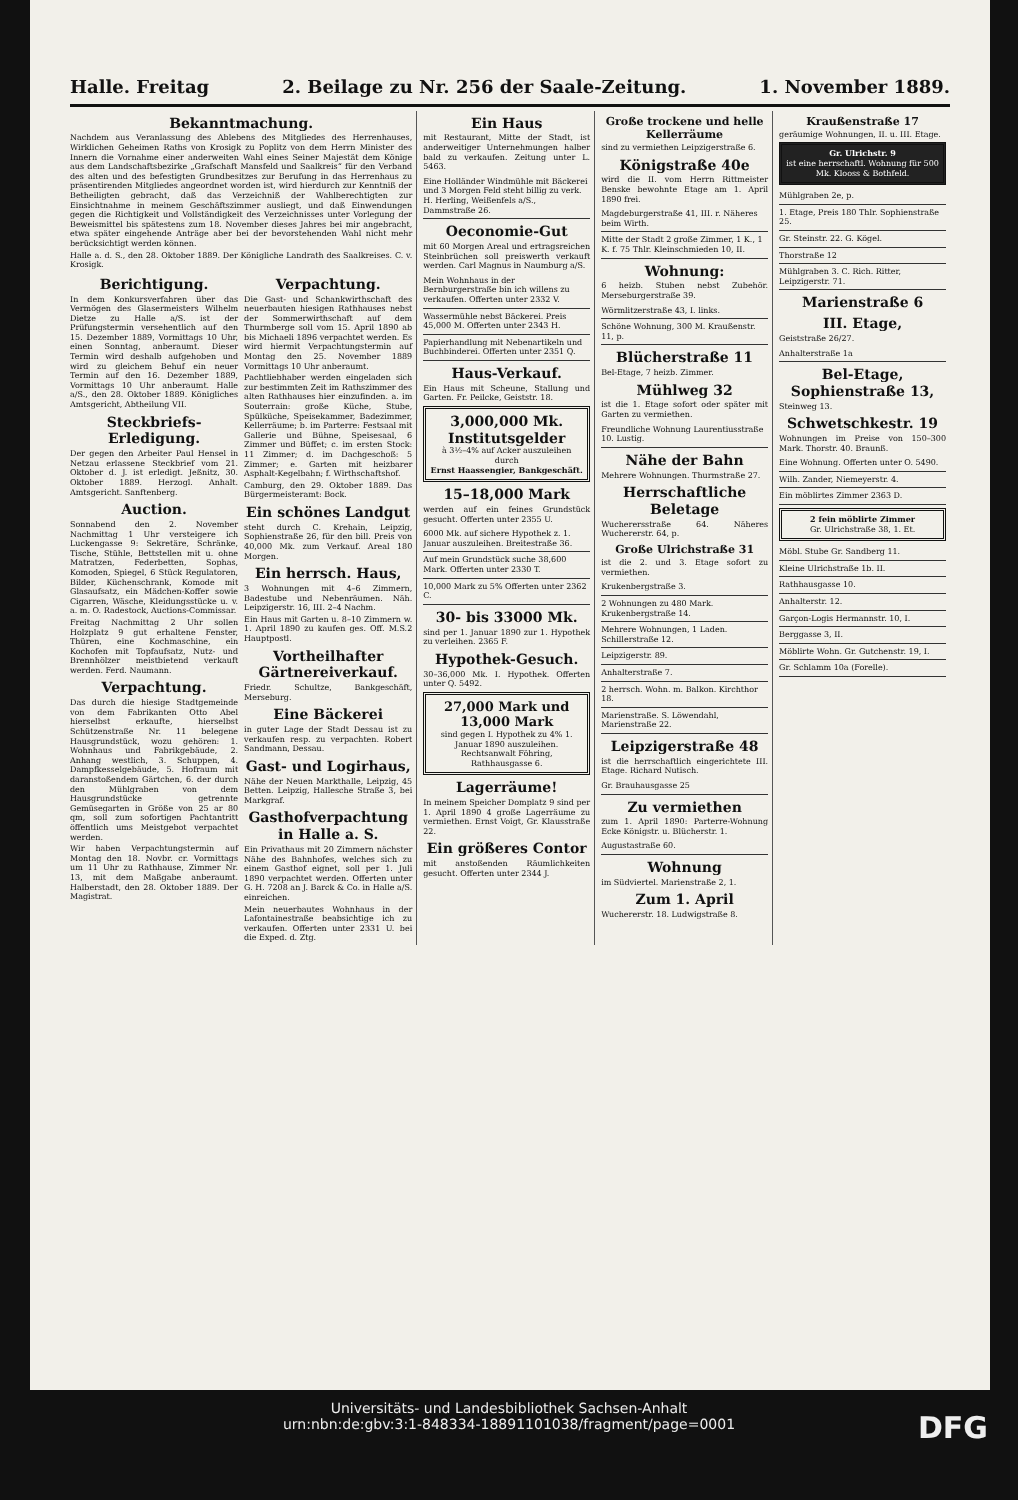Halle. Freitag 2. Beilage zu Nr. 256 der Saale-Zeitung. 1. November 1889.
Bekanntmachung.
Nachdem aus Veranlassung des Ablebens des Mitgliedes des Herrenhauses, Wirklichen Geheimen Raths von Krosigk zu Poplitz von dem Herrn Minister des Innern die Vornahme einer anderweiten Wahl eines Seiner Majestät dem Könige aus dem Landschaftsbezirke „Grafschaft Mansfeld und Saalkreis“ für den Verband des alten und des befestigten Grundbesitzes zur Berufung in das Herrenhaus zu präsentirenden Mitgliedes angeordnet worden ist, wird hierdurch zur Kenntniß der Betheiligten gebracht, daß das Verzeichniß der Wahlberechtigten zur Einsichtnahme in meinem Geschäftszimmer ausliegt, und daß Einwendungen gegen die Richtigkeit und Vollständigkeit des Verzeichnisses unter Vorlegung der Beweismittel bis spätestens zum 18. November dieses Jahres bei mir angebracht, etwa später eingehende Anträge aber bei der bevorstehenden Wahl nicht mehr berücksichtigt werden können.
Halle a. d. S., den 28. Oktober 1889. Der Königliche Landrath des Saalkreises. C. v. Krosigk.
Berichtigung.
In dem Konkursverfahren über das Vermögen des Glasermeisters Wilhelm Dietze zu Halle a/S. ist der Prüfungstermin versehentlich auf den 15. Dezember 1889, Vormittags 10 Uhr, einen Sonntag, anberaumt. Dieser Termin wird deshalb aufgehoben und wird zu gleichem Behuf ein neuer Termin auf den 16. Dezember 1889, Vormittags 10 Uhr anberaumt. Halle a/S., den 28. Oktober 1889. Königliches Amtsgericht, Abtheilung VII.
Steckbriefs-Erledigung.
Der gegen den Arbeiter Paul Hensel in Netzau erlassene Steckbrief vom 21. Oktober d. J. ist erledigt. Jeßnitz, 30. Oktober 1889. Herzogl. Anhalt. Amtsgericht. Sanftenberg.
Auction.
Sonnabend den 2. November Nachmittag 1 Uhr versteigere ich Luckengasse 9: Sekretäre, Schränke, Tische, Stühle, Bettstellen mit u. ohne Matratzen, Federbetten, Sophas, Komoden, Spiegel, 6 Stück Regulatoren, Bilder, Küchenschrank, Komode mit Glasaufsatz, ein Mädchen-Koffer sowie Cigarren, Wäsche, Kleidungsstücke u. v. a. m. O. Radestock, Auctions-Commissar.
Freitag Nachmittag 2 Uhr sollen Holzplatz 9 gut erhaltene Fenster, Thüren, eine Kochmaschine, ein Kochofen mit Topfaufsatz, Nutz- und Brennhölzer meistbietend verkauft werden. Ferd. Naumann.
Verpachtung.
Das durch die hiesige Stadtgemeinde von dem Fabrikanten Otto Abel hierselbst erkaufte, hierselbst Schützenstraße Nr. 11 belegene Hausgrundstück, wozu gehören: 1. Wohnhaus und Fabrikgebäude, 2. Anhang westlich, 3. Schuppen, 4. Dampfkesselgebäude, 5. Hofraum mit daranstoßendem Gärtchen, 6. der durch den Mühlgraben von dem Hausgrundstücke getrennte Gemüsegarten in Größe von 25 ar 80 qm, soll zum sofortigen Pachtantritt öffentlich ums Meistgebot verpachtet werden.
Wir haben Verpachtungstermin auf Montag den 18. Novbr. cr. Vormittags um 11 Uhr zu Rathhause, Zimmer Nr. 13, mit dem Maßgabe anberaumt. Halberstadt, den 28. Oktober 1889. Der Magistrat.
Verpachtung.
Die Gast- und Schankwirthschaft des neuerbauten hiesigen Rathhauses nebst der Sommerwirthschaft auf dem Thurmberge soll vom 15. April 1890 ab bis Michaeli 1896 verpachtet werden. Es wird hiermit Verpachtungstermin auf Montag den 25. November 1889 Vormittags 10 Uhr anberaumt.
Pachtliebhaber werden eingeladen sich zur bestimmten Zeit im Rathszimmer des alten Rathhauses hier einzufinden. a. im Souterrain: große Küche, Stube, Spülküche, Speisekammer, Badezimmer, Kellerräume; b. im Parterre: Festsaal mit Gallerie und Bühne, Speisesaal, 6 Zimmer und Büffet; c. im ersten Stock: 11 Zimmer; d. im Dachgeschoß: 5 Zimmer; e. Garten mit heizbarer Asphalt-Kegelbahn; f. Wirthschaftshof.
Camburg, den 29. Oktober 1889. Das Bürgermeisteramt: Bock.
Ein schönes Landgut
steht durch C. Krehain, Leipzig, Sophienstraße 26, für den bill. Preis von 40,000 Mk. zum Verkauf. Areal 180 Morgen.
Ein herrsch. Haus,
3 Wohnungen mit 4–6 Zimmern, Badestube und Nebenräumen. Näh. Leipzigerstr. 16, III. 2–4 Nachm.
Ein Haus mit Garten u. 8–10 Zimmern w. 1. April 1890 zu kaufen ges. Off. M.S.2 Hauptpostl.
Vortheilhafter Gärtnereiverkauf.
Friedr. Schultze, Bankgeschäft, Merseburg.
Eine Bäckerei
in guter Lage der Stadt Dessau ist zu verkaufen resp. zu verpachten. Robert Sandmann, Dessau.
Gast- und Logirhaus,
Nähe der Neuen Markthalle, Leipzig, 45 Betten. Leipzig, Hallesche Straße 3, bei Markgraf.
Gasthofverpachtung in Halle a. S.
Ein Privathaus mit 20 Zimmern nächster Nähe des Bahnhofes, welches sich zu einem Gasthof eignet, soll per 1. Juli 1890 verpachtet werden. Offerten unter G. H. 7208 an J. Barck & Co. in Halle a/S. einreichen.
Mein neuerbautes Wohnhaus in der Lafontainestraße beabsichtige ich zu verkaufen. Offerten unter 2331 U. bei die Exped. d. Ztg.
Ein Haus
mit Restaurant, Mitte der Stadt, ist anderweitiger Unternehmungen halber bald zu verkaufen. Zeitung unter L. 5463.
Eine Holländer Windmühle mit Bäckerei und 3 Morgen Feld steht billig zu verk. H. Herling, Weißenfels a/S., Dammstraße 26.
Oeconomie-Gut
mit 60 Morgen Areal und ertragsreichen Steinbrüchen soll preiswerth verkauft werden. Carl Magnus in Naumburg a/S.
Mein Wohnhaus in der Bernburgerstraße bin ich willens zu verkaufen. Offerten unter 2332 V.
Wassermühle nebst Bäckerei. Preis 45,000 M. Offerten unter 2343 H.
Papierhandlung mit Nebenartikeln und Buchbinderei. Offerten unter 2351 Q.
Haus-Verkauf.
Ein Haus mit Scheune, Stallung und Garten. Fr. Peilcke, Geiststr. 18.
3,000,000 Mk.
Institutsgelder
à 3½–4% auf Acker auszuleihen durch
Ernst Haassengier, Bankgeschäft.
15–18,000 Mark
werden auf ein feines Grundstück gesucht. Offerten unter 2355 U.
6000 Mk. auf sichere Hypothek z. 1. Januar auszuleihen. Breitestraße 36.
Auf mein Grundstück suche 38,600 Mark. Offerten unter 2330 T.
10,000 Mark zu 5% Offerten unter 2362 C.
30- bis 33000 Mk.
sind per 1. Januar 1890 zur 1. Hypothek zu verleihen. 2365 F.
Hypothek-Gesuch.
30–36,000 Mk. I. Hypothek. Offerten unter Q. 5492.
27,000 Mark und 13,000 Mark
sind gegen I. Hypothek zu 4% 1. Januar 1890 auszuleihen. Rechtsanwalt Föhring, Rathhausgasse 6.
Lagerräume!
In meinem Speicher Domplatz 9 sind per 1. April 1890 4 große Lagerräume zu vermiethen. Ernst Voigt, Gr. Klausstraße 22.
Ein größeres Contor
mit anstoßenden Räumlichkeiten gesucht. Offerten unter 2344 J.
Große trockene und helle Kellerräume
sind zu vermiethen Leipzigerstraße 6.
Königstraße 40e
wird die II. vom Herrn Rittmeister Benske bewohnte Etage am 1. April 1890 frei.
Magdeburgerstraße 41, III. r. Näheres beim Wirth.
Mitte der Stadt 2 große Zimmer, 1 K., 1 K. f. 75 Thlr. Kleinschmieden 10, II.
Wohnung:
6 heizb. Stuben nebst Zubehör. Merseburgerstraße 39.
Wörmlitzerstraße 43, I. links.
Schöne Wohnung, 300 M. Kraußenstr. 11, p.
Blücherstraße 11
Bel-Etage, 7 heizb. Zimmer.
Mühlweg 32
ist die 1. Etage sofort oder später mit Garten zu vermiethen.
Freundliche Wohnung Laurentiusstraße 10. Lustig.
Nähe der Bahn
Mehrere Wohnungen. Thurmstraße 27.
Herrschaftliche Beletage
Wucherersstraße 64. Näheres Wuchererstr. 64, p.
Große Ulrichstraße 31
ist die 2. und 3. Etage sofort zu vermiethen.
Krukenbergstraße 3.
2 Wohnungen zu 480 Mark. Krukenbergstraße 14.
Mehrere Wohnungen, 1 Laden. Schillerstraße 12.
Leipzigerstr. 89.
Anhalterstraße 7.
2 herrsch. Wohn. m. Balkon. Kirchthor 18.
Marienstraße. S. Löwendahl, Marienstraße 22.
Leipzigerstraße 48
ist die herrschaftlich eingerichtete III. Etage. Richard Nutisch.
Gr. Brauhausgasse 25
Zu vermiethen
zum 1. April 1890: Parterre-Wohnung Ecke Königstr. u. Blücherstr. 1.
Augustastraße 60.
Wohnung
im Südviertel. Marienstraße 2, 1.
Zum 1. April
Wuchererstr. 18. Ludwigstraße 8.
Kraußenstraße 17
geräumige Wohnungen, II. u. III. Etage.
Gr. Ulrichstr. 9
ist eine herrschaftl. Wohnung für 500 Mk. Klooss & Bothfeld.
Mühlgraben 2e, p.
1. Etage, Preis 180 Thlr. Sophienstraße 25.
Gr. Steinstr. 22. G. Kögel.
Thorstraße 12
Mühlgraben 3. C. Rich. Ritter, Leipzigerstr. 71.
Marienstraße 6
III. Etage,
Geiststraße 26/27.
Anhalterstraße 1a
Bel-Etage, Sophienstraße 13,
Steinweg 13.
Schwetschkestr. 19
Wohnungen im Preise von 150–300 Mark. Thorstr. 40. Braunß.
Eine Wohnung. Offerten unter O. 5490.
Wilh. Zander, Niemeyerstr. 4.
Ein möblirtes Zimmer 2363 D.
2 fein möblirte Zimmer
Gr. Ulrichstraße 38, 1. Et.
Möbl. Stube Gr. Sandberg 11.
Kleine Ulrichstraße 1b. II.
Rathhausgasse 10.
Anhalterstr. 12.
Garçon-Logis Hermannstr. 10, I.
Berggasse 3, II.
Möblirte Wohn. Gr. Gutchenstr. 19, I.
Gr. Schlamm 10a (Forelle).
Universitäts- und Landesbibliothek Sachsen-Anhalt
urn:nbn:de:gbv:3:1-848334-18891101038/fragment/page=0001
DFG